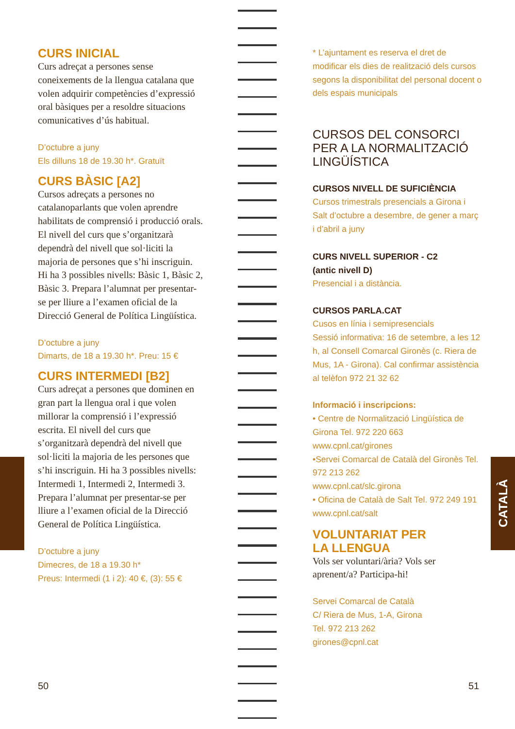CATALÀ
CURS INICIAL
Curs adreçat a persones sense coneixements de la llengua catalana que volen adquirir competències d’expressió oral bàsiques per a resoldre situacions comunicatives d’ús habitual.
D’octubre a juny
Els dilluns 18 de 19.30 h*. Gratuït
CURS BÀSIC [A2]
Cursos adreçats a persones no catalanoparlants que volen aprendre habilitats de comprensió i producció orals. El nivell del curs que s’organitzarà dependrà del nivell que sol·liciti la majoria de persones que s’hi inscriguin. Hi ha 3 possibles nivells: Bàsic 1, Bàsic 2, Bàsic 3. Prepara l’alumnat per presentar-se per lliure a l’examen oficial de la Direcció General de Política Lingüística.
D’octubre a juny
Dimarts, de 18 a 19.30 h*. Preu: 15 €
CURS INTERMEDI [B2]
Curs adreçat a persones que dominen en gran part la llengua oral i que volen millorar la comprensió i l’expressió escrita. El nivell del curs que s’organitzarà dependrà del nivell que sol·liciti la majoria de les persones que s’hi inscriguin. Hi ha 3 possibles nivells: Intermedi 1, Intermedi 2, Intermedi 3. Prepara l’alumnat per presentar-se per lliure a l’examen oficial de la Direcció General de Política Lingüística.
D’octubre a juny
Dimecres, de 18 a 19.30 h*
Preus: Intermedi (1 i 2): 40 €, (3): 55 €
* L’ajuntament es reserva el dret de modificar els dies de realització dels cursos segons la disponibilitat del personal docent o dels espais municipals
CURSOS DEL CONSORCI
PER A LA NORMALITZACIÓ
LINGÜÍSTICA
CURSOS NIVELL DE SUFICIÈNCIA
Cursos trimestrals presencials a Girona i Salt d’octubre a desembre, de gener a març i d’abril a juny
CURS NIVELL SUPERIOR - C2
(antic nivell D)
Presencial i a distància.
CURSOS PARLA.CAT
Cusos en línia i semipresencials
Sessió informativa: 16 de setembre, a les 12 h, al Consell Comarcal Gironès (c. Riera de Mus, 1A - Girona). Cal confirmar assistència al telèfon 972 21 32 62
Informació i inscripcions:
• Centre de Normalització Lingüística de Girona Tel. 972 220 663
www.cpnl.cat/girones
•Servei Comarcal de Català del Gironès Tel. 972 213 262
www.cpnl.cat/slc.girona
• Oficina de Català de Salt Tel. 972 249 191
www.cpnl.cat/salt
VOLUNTARIAT PER
LA LLENGUA
Vols ser voluntari/ària? Vols ser aprenent/a? Participa-hi!
Servei Comarcal de Català
C/ Riera de Mus, 1-A, Girona
Tel. 972 213 262
girones@cpnl.cat
50 51